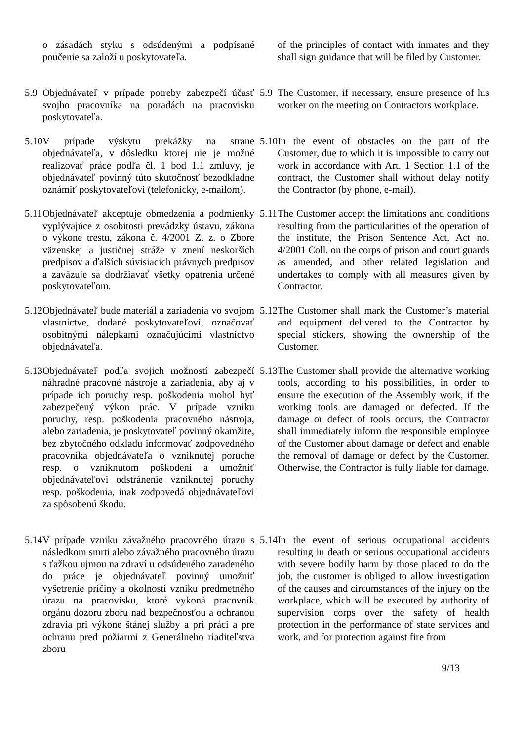o zásadách styku s odsúdenými a podpísané poučenie sa založí u poskytovateľa.
of the principles of contact with inmates and they shall sign guidance that will be filed by Customer.
5.9 Objednávateľ v prípade potreby zabezpečí účasť svojho pracovníka na poradách na pracovisku poskytovateľa.
5.9 The Customer, if necessary, ensure presence of his worker on the meeting on Contractors workplace.
5.10 V prípade výskytu prekážky na strane objednávateľa, v dôsledku ktorej nie je možné realizovať práce podľa čl. 1 bod 1.1 zmluvy, je objednávateľ povinný túto skutočnosť bezodkladne oznámiť poskytovateľovi (telefonicky, e-mailom).
5.10 In the event of obstacles on the part of the Customer, due to which it is impossible to carry out work in accordance with Art. 1 Section 1.1 of the contract, the Customer shall without delay notify the Contractor (by phone, e-mail).
5.11 Objednávateľ akceptuje obmedzenia a podmienky vyplývajúce z osobitosti prevádzky ústavu, zákona o výkone trestu, zákona č. 4/2001 Z. z. o Zbore väzenskej a justičnej stráže v znení neskorších predpisov a ďalších súvisiacich právnych predpisov a zaväzuje sa dodržiavať všetky opatrenia určené poskytovateľom.
5.11 The Customer accept the limitations and conditions resulting from the particularities of the operation of the institute, the Prison Sentence Act, Act no. 4/2001 Coll. on the corps of prison and court guards as amended, and other related legislation and undertakes to comply with all measures given by Contractor.
5.12 Objednávateľ bude materiál a zariadenia vo svojom vlastníctve, dodané poskytovateľovi, označovať osobitnými nálepkami označujúcimi vlastníctvo objednávateľa.
5.12 The Customer shall mark the Customer’s material and equipment delivered to the Contractor by special stickers, showing the ownership of the Customer.
5.13 Objednávateľ podľa svojich možností zabezpečí náhradné pracovné nástroje a zariadenia, aby aj v prípade ich poruchy resp. poškodenia mohol byť zabezpečený výkon prác. V prípade vzniku poruchy, resp. poškodenia pracovného nástroja, alebo zariadenia, je poskytovateľ povinný okamžite, bez zbytočného odkladu informovať zodpovedného pracovníka objednávateľa o vzniknutej poruche resp. o vzniknutom poškodení a umožniť objednávateľovi odstránenie vzniknutej poruchy resp. poškodenia, inak zodpovedá objednávateľovi za spôsobenú škodu.
5.13 The Customer shall provide the alternative working tools, according to his possibilities, in order to ensure the execution of the Assembly work, if the working tools are damaged or defected. If the damage or defect of tools occurs, the Contractor shall immediately inform the responsible employee of the Customer about damage or defect and enable the removal of damage or defect by the Customer. Otherwise, the Contractor is fully liable for damage.
5.14 V prípade vzniku závažného pracovného úrazu s následkom smrti alebo závažného pracovného úrazu s ťažkou ujmou na zdraví u odsúdeného zaradeného do práce je objednávateľ povinný umožniť vyšetrenie príčiny a okolností vzniku predmetného úrazu na pracovisku, ktoré vykoná pracovník orgánu dozoru zboru nad bezpečnosťou a ochranou zdravia pri výkone štánej služby a pri práci a pre ochranu pred požiarmi z Generálneho riaditeľstva zboru
5.14 In the event of serious occupational accidents resulting in death or serious occupational accidents with severe bodily harm by those placed to do the job, the customer is obliged to allow investigation of the causes and circumstances of the injury on the workplace, which will be executed by authority of supervision corps over the safety of health protection in the performance of state services and work, and for protection against fire from
9/13